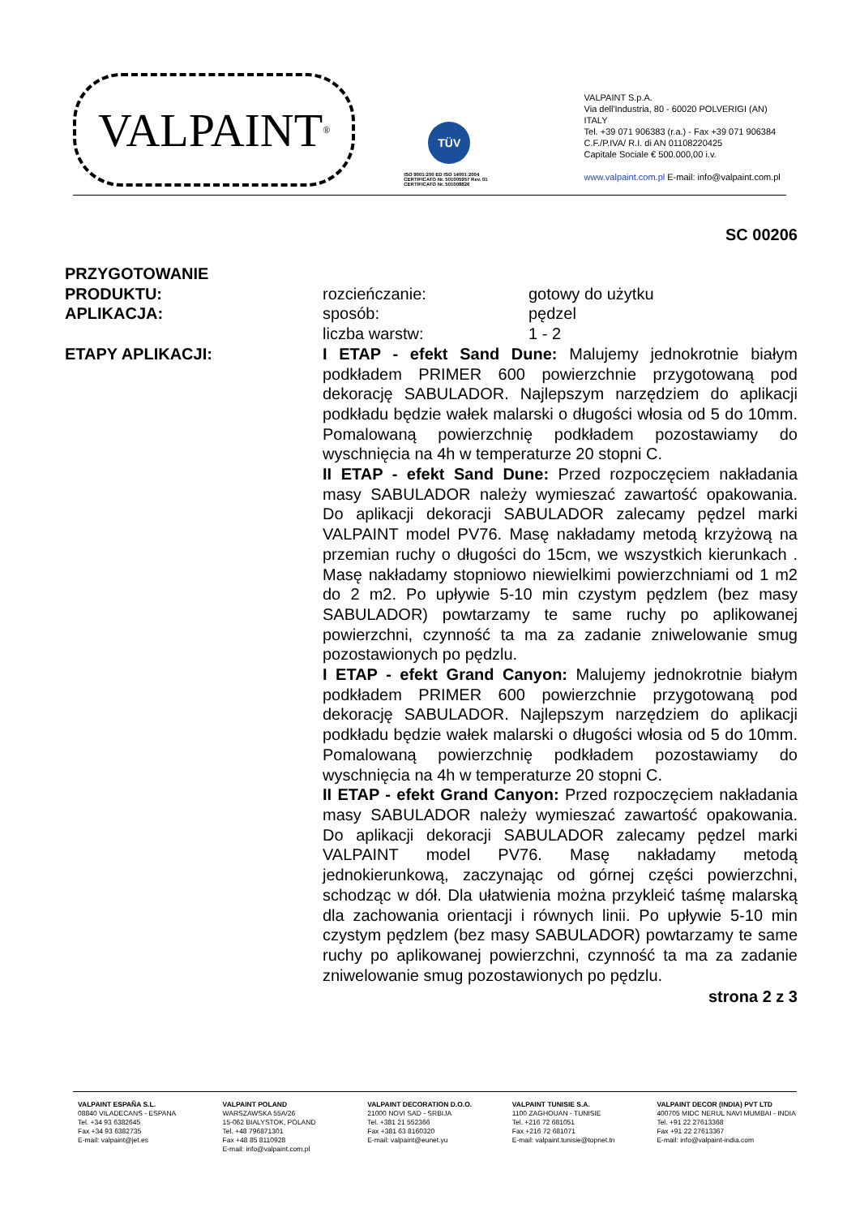VALPAINT<sup>®</sup>
TÜV
ISO 9001:200 ED ISO 14001:2004
CERTIFICATO Nr. 501005957 Rev. 01
CERTIFICATO Nr. 501008826
VALPAINT S.p.A.
Via dell'Industria, 80 - 60020 POLVERIGI (AN) ITALY
Tel. +39 071 906383 (r.a.) - Fax +39 071 906384
C.F./P.IVA/ R.I. di AN 01108220425
Capitale Sociale € 500.000,00 i.v.
www.valpaint.com.pl E-mail: info@valpaint.com.pl
SC 00206
PRZYGOTOWANIE
PRODUKTU: rozcieńczanie: gotowy do użytku
APLIKACJA: sposób: pędzel
liczba warstw: 1 - 2
ETAPY APLIKACJI: I ETAP - efekt Sand Dune: Malujemy jednokrotnie białym podkładem PRIMER 600 powierzchnie przygotowaną pod dekorację SABULADOR. Najlepszym narzędziem do aplikacji podkładu będzie wałek malarski o długości włosia od 5 do 10mm. Pomalowaną powierzchnię podkładem pozostawiamy do wyschnięcia na 4h w temperaturze 20 stopni C.
II ETAP - efekt Sand Dune: Przed rozpoczęciem nakładania masy SABULADOR należy wymieszać zawartość opakowania. Do aplikacji dekoracji SABULADOR zalecamy pędzel marki VALPAINT model PV76. Masę nakładamy metodą krzyżową na przemian ruchy o długości do 15cm, we wszystkich kierunkach . Masę nakładamy stopniowo niewielkimi powierzchniami od 1 m2 do 2 m2. Po upływie 5-10 min czystym pędzlem (bez masy SABULADOR) powtarzamy te same ruchy po aplikowanej powierzchni, czynność ta ma za zadanie zniwelowanie smug pozostawionych po pędzlu.
I ETAP - efekt Grand Canyon: Malujemy jednokrotnie białym podkładem PRIMER 600 powierzchnie przygotowaną pod dekorację SABULADOR. Najlepszym narzędziem do aplikacji podkładu będzie wałek malarski o długości włosia od 5 do 10mm. Pomalowaną powierzchnię podkładem pozostawiamy do wyschnięcia na 4h w temperaturze 20 stopni C.
II ETAP - efekt Grand Canyon: Przed rozpoczęciem nakładania masy SABULADOR należy wymieszać zawartość opakowania. Do aplikacji dekoracji SABULADOR zalecamy pędzel marki VALPAINT model PV76. Masę nakładamy metodą jednokierunkową, zaczynając od górnej części powierzchni, schodząc w dół. Dla ułatwienia można przykleić taśmę malarską dla zachowania orientacji i równych linii. Po upływie 5-10 min czystym pędzlem (bez masy SABULADOR) powtarzamy te same ruchy po aplikowanej powierzchni, czynność ta ma za zadanie zniwelowanie smug pozostawionych po pędzlu.
strona 2 z 3
VALPAINT ESPAÑA S.L.
08840 VILADECANS - ESPANA
Tel. +34 93 6382645
Fax +34 93 6382735
E-mail: valpaint@jet.es
VALPAINT POLAND
WARSZAWSKA 55A/26
15-062 BIALYSTOK, POLAND
Tel. +48 796871301
Fax +48 85 8110928
E-mail: info@valpaint.com.pl
VALPAINT DECORATION D.O.O.
21000 NOVI SAD - SRBIJA
Tel. +381 21 552366
Fax +381 63 8160320
E-mail: valpaint@eunet.yu
VALPAINT TUNISIE S.A.
1100 ZAGHOUAN - TUNISIE
Tel. +216 72 681051
Fax +216 72 681071
E-mail: valpaint.tunisie@topnet.tn
VALPAINT DECOR (INDIA) PVT LTD
400705 MIDC NERUL NAVI MUMBAI - INDIA
Tel. +91 22 27613368
Fax +91 22 27613367
E-mail: info@valpaint-india.com